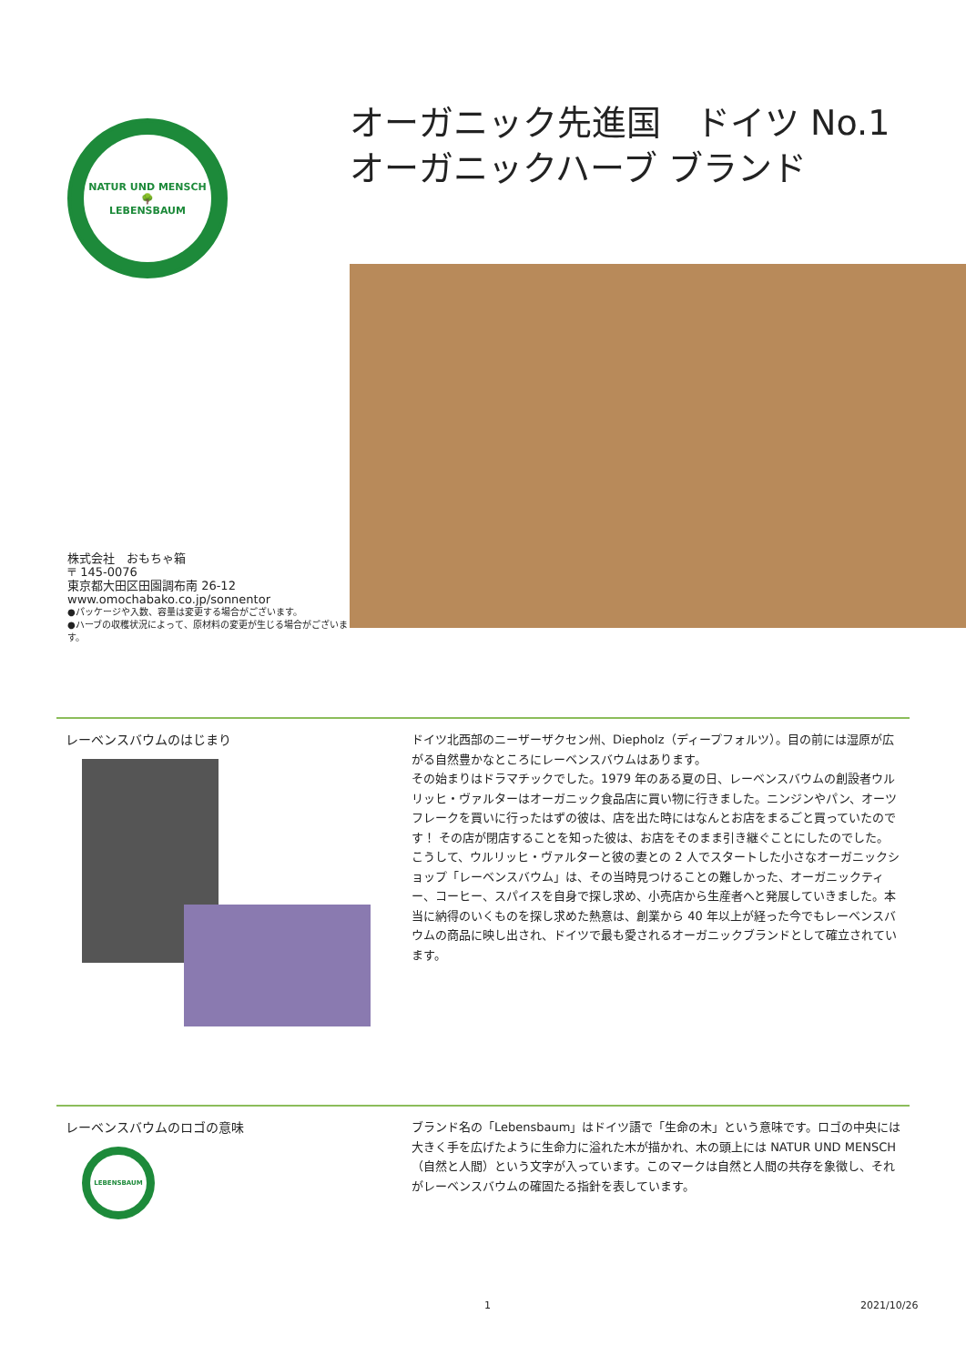NATUR UND MENSCH
🌳
LEBENSBAUM
株式会社　おもちゃ箱
〒 145-0076
東京都大田区田園調布南 26-12
www.omochabako.co.jp/sonnentor
●パッケージや入数、容量は変更する場合がございます。
●ハーブの収穫状況によって、原材料の変更が生じる場合がございます。
オーガニック先進国　ドイツ No.1
オーガニックハーブ ブランド
レーベンスバウムのはじまり
ドイツ北西部のニーザーザクセン州、Diepholz（ディープフォルツ）。目の前には湿原が広がる自然豊かなところにレーベンスバウムはあります。
その始まりはドラマチックでした。1979 年のある夏の日、レーベンスバウムの創設者ウルリッヒ・ヴァルターはオーガニック食品店に買い物に行きました。ニンジンやパン、オーツフレークを買いに行ったはずの彼は、店を出た時にはなんとお店をまるごと買っていたのです！ その店が閉店することを知った彼は、お店をそのまま引き継ぐことにしたのでした。
こうして、ウルリッヒ・ヴァルターと彼の妻との 2 人でスタートした小さなオーガニックショップ「レーベンスバウム」は、その当時見つけることの難しかった、オーガニックティー、コーヒー、スパイスを自身で探し求め、小売店から生産者へと発展していきました。本当に納得のいくものを探し求めた熱意は、創業から 40 年以上が経った今でもレーベンスバウムの商品に映し出され、ドイツで最も愛されるオーガニックブランドとして確立されています。
レーベンスバウムのロゴの意味
LEBENSBAUM
ブランド名の「Lebensbaum」はドイツ語で「生命の木」という意味です。ロゴの中央には大きく手を広げたように生命力に溢れた木が描かれ、木の頭上には NATUR UND MENSCH（自然と人間）という文字が入っています。このマークは自然と人間の共存を象徴し、それがレーベンスバウムの確固たる指針を表しています。
1 2021/10/26